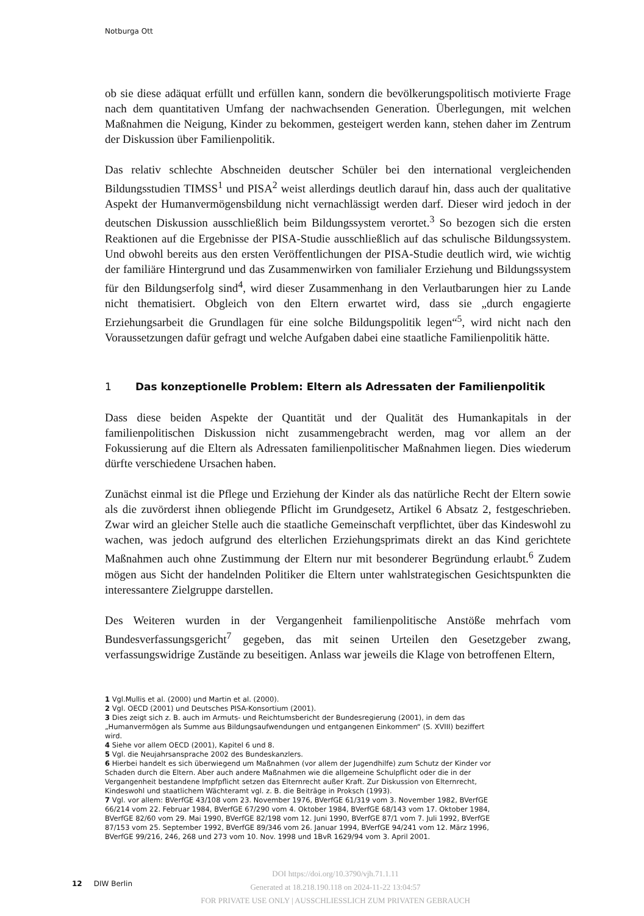Notburga Ott
ob sie diese adäquat erfüllt und erfüllen kann, sondern die bevölkerungspolitisch motivierte Frage nach dem quantitativen Umfang der nachwachsenden Generation. Überlegungen, mit welchen Maßnahmen die Neigung, Kinder zu bekommen, gesteigert werden kann, stehen daher im Zentrum der Diskussion über Familienpolitik.
Das relativ schlechte Abschneiden deutscher Schüler bei den international vergleichenden Bildungsstudien TIMSS<sup>1</sup> und PISA<sup>2</sup> weist allerdings deutlich darauf hin, dass auch der qualitative Aspekt der Humanvermögensbildung nicht vernachlässigt werden darf. Dieser wird jedoch in der deutschen Diskussion ausschließlich beim Bildungssystem verortet.<sup>3</sup> So bezogen sich die ersten Reaktionen auf die Ergebnisse der PISA-Studie ausschließlich auf das schulische Bildungssystem. Und obwohl bereits aus den ersten Veröffentlichungen der PISA-Studie deutlich wird, wie wichtig der familiäre Hintergrund und das Zusammenwirken von familialer Erziehung und Bildungssystem für den Bildungserfolg sind<sup>4</sup>, wird dieser Zusammenhang in den Verlautbarungen hier zu Lande nicht thematisiert. Obgleich von den Eltern erwartet wird, dass sie „durch engagierte Erziehungsarbeit die Grundlagen für eine solche Bildungspolitik legen“<sup>5</sup>, wird nicht nach den Voraussetzungen dafür gefragt und welche Aufgaben dabei eine staatliche Familienpolitik hätte.
1 Das konzeptionelle Problem: Eltern als Adressaten der Familienpolitik
Dass diese beiden Aspekte der Quantität und der Qualität des Humankapitals in der familienpolitischen Diskussion nicht zusammengebracht werden, mag vor allem an der Fokussierung auf die Eltern als Adressaten familienpolitischer Maßnahmen liegen. Dies wiederum dürfte verschiedene Ursachen haben.
Zunächst einmal ist die Pflege und Erziehung der Kinder als das natürliche Recht der Eltern sowie als die zuvörderst ihnen obliegende Pflicht im Grundgesetz, Artikel 6 Absatz 2, festgeschrieben. Zwar wird an gleicher Stelle auch die staatliche Gemeinschaft verpflichtet, über das Kindeswohl zu wachen, was jedoch aufgrund des elterlichen Erziehungsprimats direkt an das Kind gerichtete Maßnahmen auch ohne Zustimmung der Eltern nur mit besonderer Begründung erlaubt.<sup>6</sup> Zudem mögen aus Sicht der handelnden Politiker die Eltern unter wahlstrategischen Gesichtspunkten die interessantere Zielgruppe darstellen.
Des Weiteren wurden in der Vergangenheit familienpolitische Anstöße mehrfach vom Bundesverfassungsgericht<sup>7</sup> gegeben, das mit seinen Urteilen den Gesetzgeber zwang, verfassungswidrige Zustände zu beseitigen. Anlass war jeweils die Klage von betroffenen Eltern,
1 Vgl.Mullis et al. (2000) und Martin et al. (2000).
2 Vgl. OECD (2001) und Deutsches PISA-Konsortium (2001).
3 Dies zeigt sich z. B. auch im Armuts- und Reichtumsbericht der Bundesregierung (2001), in dem das „Humanvermögen als Summe aus Bildungsaufwendungen und entgangenen Einkommen“ (S. XVIII) beziffert wird.
4 Siehe vor allem OECD (2001), Kapitel 6 und 8.
5 Vgl. die Neujahrsansprache 2002 des Bundeskanzlers.
6 Hierbei handelt es sich überwiegend um Maßnahmen (vor allem der Jugendhilfe) zum Schutz der Kinder vor Schaden durch die Eltern. Aber auch andere Maßnahmen wie die allgemeine Schulpflicht oder die in der Vergangenheit bestandene Impfpflicht setzen das Elternrecht außer Kraft. Zur Diskussion von Elternrecht, Kindeswohl und staatlichem Wächteramt vgl. z. B. die Beiträge in Proksch (1993).
7 Vgl. vor allem: BVerfGE 43/108 vom 23. November 1976, BVerfGE 61/319 vom 3. November 1982, BVerfGE 66/214 vom 22. Februar 1984, BVerfGE 67/290 vom 4. Oktober 1984, BVerfGE 68/143 vom 17. Oktober 1984, BVerfGE 82/60 vom 29. Mai 1990, BVerfGE 82/198 vom 12. Juni 1990, BVerfGE 87/1 vom 7. Juli 1992, BVerfGE 87/153 vom 25. September 1992, BVerfGE 89/346 vom 26. Januar 1994, BVerfGE 94/241 vom 12. März 1996, BVerfGE 99/216, 246, 268 und 273 vom 10. Nov. 1998 und 1BvR 1629/94 vom 3. April 2001.
12 DIW Berlin
DOI https://doi.org/10.3790/vjh.71.1.11
Generated at 18.218.190.118 on 2024-11-22 13:04:57
FOR PRIVATE USE ONLY | AUSSCHLIESSLICH ZUM PRIVATEN GEBRAUCH